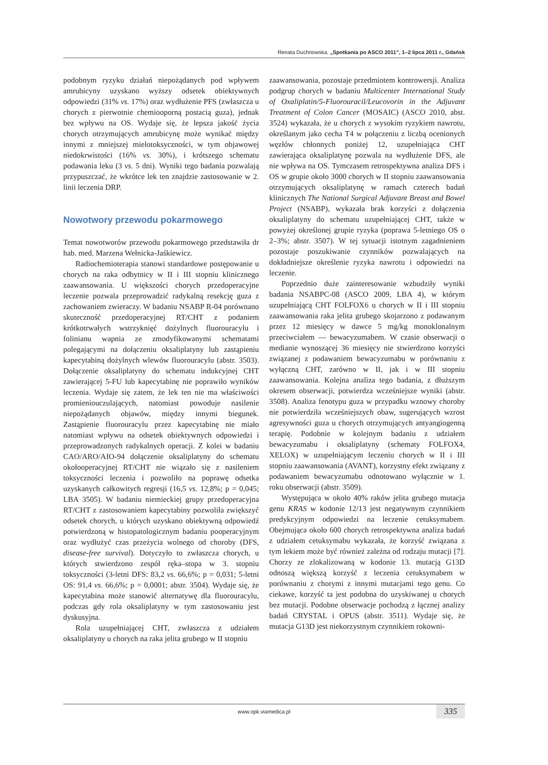Renata Duchnowska, „Spotkania po ASCO 2011”, 1–2 lipca 2011 r., Gdańsk
podobnym ryzyku działań niepożądanych pod wpływem amrubicyny uzyskano wyższy odsetek obiektywnych odpowiedzi (31% vs. 17%) oraz wydłużenie PFS (zwłaszcza u chorych z pierwotnie chemiooporną postacią guza), jednak bez wpływu na OS. Wydaje się, że lepsza jakość życia chorych otrzymujących amrubicynę może wynikać między innymi z mniejszej mielotoksyczności, w tym objawowej niedokrwistości (16% vs. 30%), i krótszego schematu podawania leku (3 vs. 5 dni). Wyniki tego badania pozwalają przypuszczać, że wkrótce lek ten znajdzie zastosowanie w 2. linii leczenia DRP.
Nowotwory przewodu pokarmowego
Temat nowotworów przewodu pokarmowego przedstawiła dr hab. med. Marzena Wełnicka-Jaśkiewicz.
Radiochemioterapia stanowi standardowe postępowanie u chorych na raka odbytnicy w II i III stopniu klinicznego zaawansowania. U większości chorych przedoperacyjne leczenie pozwala przeprowadzić radykalną resekcję guza z zachowaniem zwieraczy. W badaniu NSABP R-04 porównano skuteczność przedoperacyjnej RT/CHT z podaniem krótkotrwałych wstrzyknięć dożylnych fluorouracylu i folinianu wapnia ze zmodyfikowanymi schematami polegającymi na dołączeniu oksaliplatyny lub zastąpieniu kapecytabiną dożylnych wlewów fluorouracylu (abstr. 3503). Dołączenie oksaliplatyny do schematu indukcyjnej CHT zawierającej 5-FU lub kapecytabinę nie poprawiło wyników leczenia. Wydaje się zatem, że lek ten nie ma właściwości promieniouczulających, natomiast powoduje nasilenie niepożądanych objawów, między innymi biegunek. Zastąpienie fluorouracylu przez kapecytabinę nie miało natomiast wpływu na odsetek obiektywnych odpowiedzi i przeprowadzonych radykalnych operacji. Z kolei w badaniu CAO/ARO/AIO-94 dołączenie oksaliplatyny do schematu okołooperacyjnej RT/CHT nie wiązało się z nasileniem toksyczności leczenia i pozwoliło na poprawę odsetka uzyskanych całkowitych regresji (16,5 vs. 12,8%; p = 0,045; LBA 3505). W badaniu niemieckiej grupy przedoperacyjna RT/CHT z zastosowaniem kapecytabiny pozwoliła zwiększyć odsetek chorych, u których uzyskano obiektywną odpowiedź potwierdzoną w histopatologicznym badaniu pooperacyjnym oraz wydłużyć czas przeżycia wolnego od choroby (DFS, disease-free survival). Dotyczyło to zwłaszcza chorych, u których stwierdzono zespół ręka–stopa w 3. stopniu toksyczności (3-letni DFS: 83,2 vs. 66,6%; p = 0,031; 5-letni OS: 91,4 vs. 66,6%; p = 0,0001; abstr. 3504). Wydaje się, że kapecytabina może stanowić alternatywę dla fluorouracylu, podczas gdy rola oksaliplatyny w tym zastosowaniu jest dyskusyjna.
Rola uzupełniającej CHT, zwłaszcza z udziałem oksaliplatyny u chorych na raka jelita grubego w II stopniu
zaawansowania, pozostaje przedmiotem kontrowersji. Analiza podgrup chorych w badaniu Multicenter International Study of Oxaliplatin/5-Fluorouracil/Leucovorin in the Adjuvant Treatment of Colon Cancer (MOSAIC) (ASCO 2010, abst. 3524) wykazała, że u chorych z wysokim ryzykiem nawrotu, określanym jako cecha T4 w połączeniu z liczbą ocenionych węzłów chłonnych poniżej 12, uzupełniająca CHT zawierająca oksaliplatynę pozwala na wydłużenie DFS, ale nie wpływa na OS. Tymczasem retrospektywna analiza DFS i OS w grupie około 3000 chorych w II stopniu zaawansowania otrzymujących oksaliplatynę w ramach czterech badań klinicznych The National Surgical Adjuvant Breast and Bowel Project (NSABP), wykazała brak korzyści z dołączenia oksaliplatyny do schematu uzupełniającej CHT, także w powyżej określonej grupie ryzyka (poprawa 5-letniego OS o 2–3%; abstr. 3507). W tej sytuacji istotnym zagadnieniem pozostaje poszukiwanie czynników pozwalających na dokładniejsze określenie ryzyka nawrotu i odpowiedzi na leczenie.
Poprzednio duże zainteresowanie wzbudziły wyniki badania NSABPC-08 (ASCO 2009, LBA 4), w którym uzupełniającą CHT FOLFOX6 u chorych w II i III stopniu zaawansowania raka jelita grubego skojarzono z podawanym przez 12 miesięcy w dawce 5 mg/kg monoklonalnym przeciwciałem — bewacyzumabem. W czasie obserwacji o medianie wynoszącej 36 miesięcy nie stwierdzono korzyści związanej z podawaniem bewacyzumabu w porównaniu z wyłączną CHT, zarówno w II, jak i w III stopniu zaawansowania. Kolejna analiza tego badania, z dłuższym okresem obserwacji, potwierdza wcześniejsze wyniki (abstr. 3508). Analiza fenotypu guza w przypadku wznowy choroby nie potwierdziła wcześniejszych obaw, sugerujących wzrost agresywności guza u chorych otrzymujących antyangiogenną terapię. Podobnie w kolejnym badaniu z udziałem bewacyzumabu i oksaliplatyny (schematy FOLFOX4, XELOX) w uzupełniającym leczeniu chorych w II i III stopniu zaawansowania (AVANT), korzystny efekt związany z podawaniem bewacyzumabu odnotowano wyłącznie w 1. roku obserwacji (abstr. 3509).
Występująca w około 40% raków jelita grubego mutacja genu KRAS w kodonie 12/13 jest negatywnym czynnikiem predykcyjnym odpowiedzi na leczenie cetuksymabem. Obejmująca około 600 chorych retrospektywna analiza badań z udziałem cetuksymabu wykazała, że korzyść związana z tym lekiem może być również zależna od rodzaju mutacji [7]. Chorzy ze zlokalizowaną w kodonie 13. mutacją G13D odnoszą większą korzyść z leczenia cetuksymabem w porównaniu z chorymi z innymi mutacjami tego genu. Co ciekawe, korzyść ta jest podobna do uzyskiwanej u chorych bez mutacji. Podobne obserwacje pochodzą z łącznej analizy badań CRYSTAL i OPUS (abstr. 3511). Wydaje się, że mutacja G13D jest niekorzystnym czynnikiem rokowni-
www.opk.viamedica.pl
335